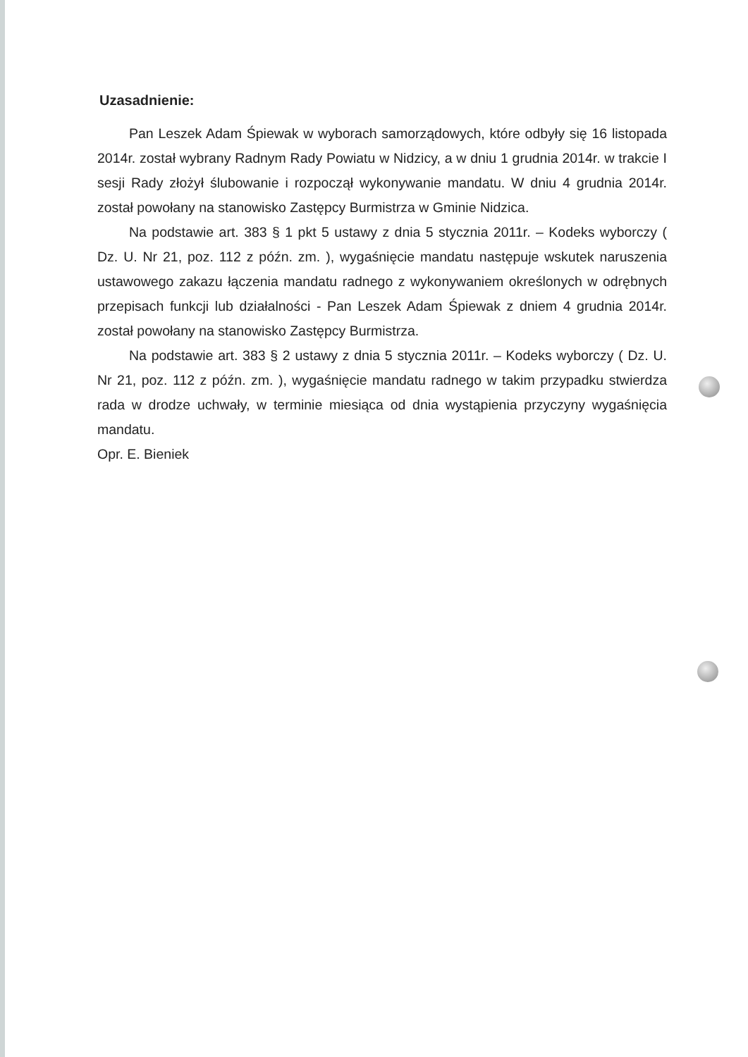Uzasadnienie:
Pan Leszek Adam Śpiewak w wyborach samorządowych, które odbyły się 16 listopada 2014r. został wybrany Radnym Rady Powiatu w Nidzicy, a w dniu 1 grudnia 2014r. w trakcie I sesji Rady złożył ślubowanie i rozpoczął wykonywanie mandatu. W dniu 4 grudnia 2014r. został powołany na stanowisko Zastępcy Burmistrza w Gminie Nidzica.
Na podstawie art. 383 § 1 pkt 5 ustawy z dnia 5 stycznia 2011r. – Kodeks wyborczy ( Dz. U. Nr 21, poz. 112 z późn. zm. ), wygaśnięcie mandatu następuje wskutek naruszenia ustawowego zakazu łączenia mandatu radnego z wykonywaniem określonych w odrębnych przepisach funkcji lub działalności - Pan Leszek Adam Śpiewak z dniem 4 grudnia 2014r. został powołany na stanowisko Zastępcy Burmistrza.
Na podstawie art. 383 § 2 ustawy z dnia 5 stycznia 2011r. – Kodeks wyborczy ( Dz. U. Nr 21, poz. 112 z późn. zm. ), wygaśnięcie mandatu radnego w takim przypadku stwierdza rada w drodze uchwały, w terminie miesiąca od dnia wystąpienia przyczyny wygaśnięcia mandatu.
Opr. E. Bieniek